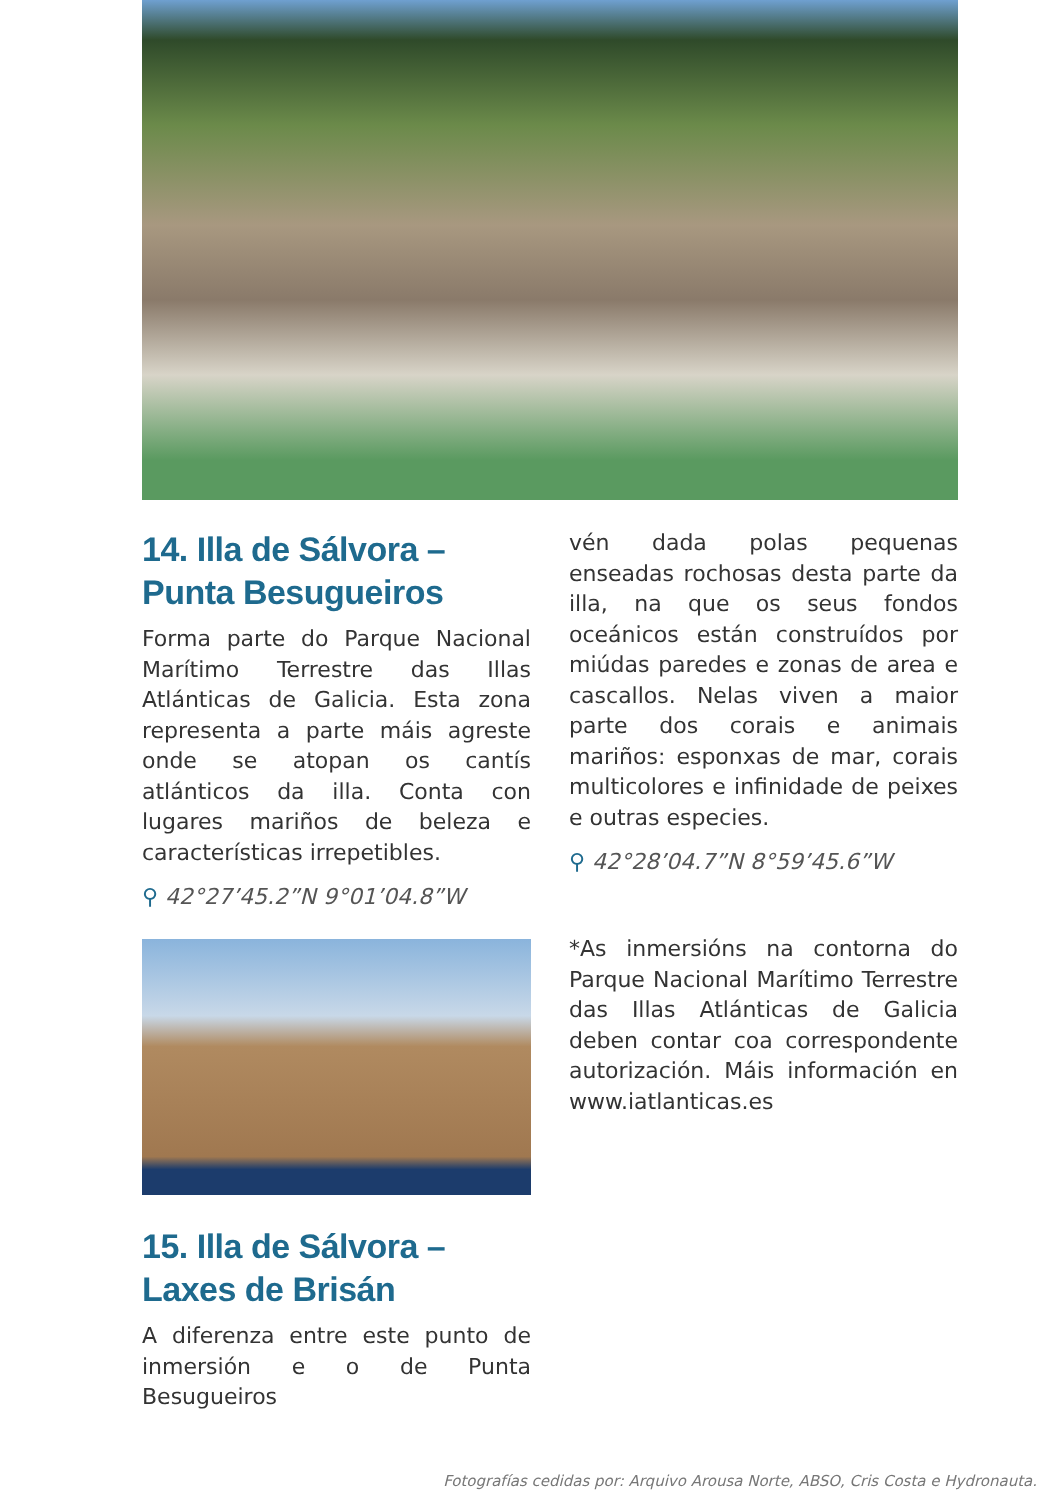14. Illa de Sálvora – Punta Besugueiros
Forma parte do Parque Nacional Marítimo Terrestre das Illas Atlánticas de Galicia. Esta zona representa a parte máis agreste onde se atopan os cantís atlánticos da illa. Conta con lugares mariños de beleza e características irrepetibles.
⚲ 42°27’45.2”N 9°01’04.8”W
15. Illa de Sálvora – Laxes de Brisán
A diferenza entre este punto de inmersión e o de Punta Besugueiros
vén dada polas pequenas enseadas rochosas desta parte da illa, na que os seus fondos oceánicos están construídos por miúdas paredes e zonas de area e cascallos. Nelas viven a maior parte dos corais e animais mariños: esponxas de mar, corais multicolores e infinidade de peixes e outras especies.
⚲ 42°28’04.7”N 8°59’45.6”W
*As inmersións na contorna do Parque Nacional Marítimo Terrestre das Illas Atlánticas de Galicia deben contar coa correspondente autorización. Máis información en www.iatlanticas.es
Fotografías cedidas por: Arquivo Arousa Norte, ABSO, Cris Costa e Hydronauta.